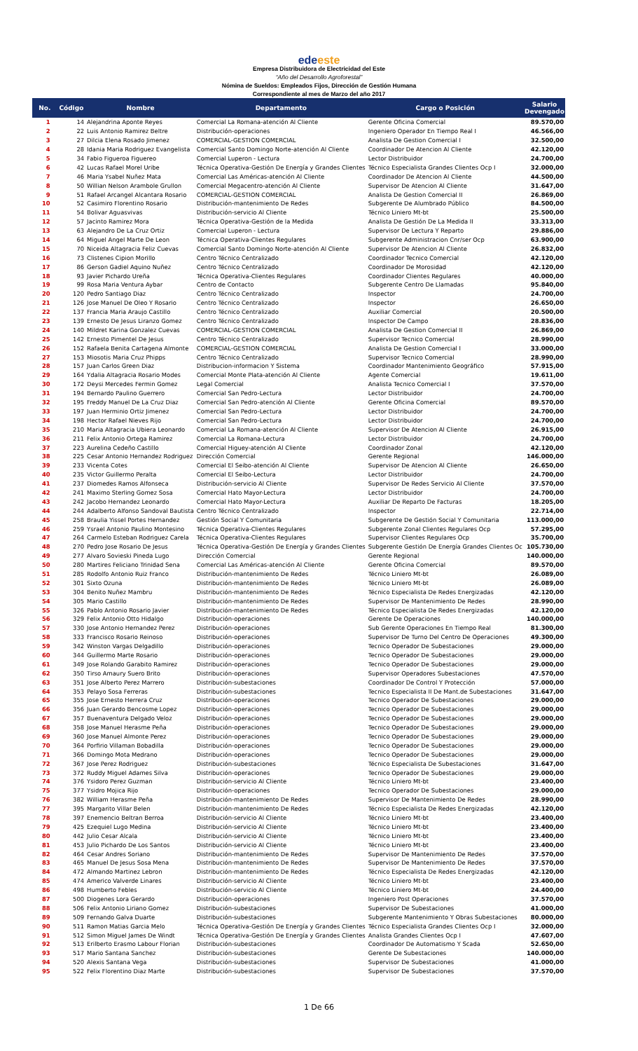edeeste
Empresa Distribuidora de Electricidad del Este
“Año del Desarrollo Agroforestal”
Nómina de Sueldos: Empleados Fijos, Dirección de Gestión Humana
Correspondiente al mes de Marzo del año 2017
| No. | Código | Nombre | Departamento | Cargo o Posición | Salario Devengado |
| --- | --- | --- | --- | --- | --- |
| 1 | 14 | Alejandrina Aponte Reyes | Comercial La Romana-atención Al Cliente | Gerente Oficina Comercial | 89.570,00 |
| 2 | 22 | Luis Antonio Ramirez Beltre | Distribución-operaciones | Ingeniero Operador En Tiempo Real I | 46.566,00 |
| 3 | 27 | Dilcia Elena Rosado Jimenez | COMERCIAL-GESTION COMERCIAL | Analista De Gestion Comercial I | 32.500,00 |
| 4 | 28 | Idania Maria Rodriguez Evangelista | Comercial Santo Domingo Norte-atención Al Cliente | Coordinador De Atencion Al Cliente | 42.120,00 |
| 5 | 34 | Fabio Figueroa Figuereo | Comercial Luperon - Lectura | Lector Distribuidor | 24.700,00 |
| 6 | 42 | Lucas Rafael Morel Uribe | Técnica Operativa-Gestión De Energía y Grandes Clientes | Técnico Especialista Grandes Clientes Ocp I | 32.000,00 |
| 7 | 46 | Maria Ysabel Nuñez Mata | Comercial Las Américas-atención Al Cliente | Coordinador De Atencion Al Cliente | 44.500,00 |
| 8 | 50 | Willian Nelson Arambole Grullon | Comercial Megacentro-atención Al Cliente | Supervisor De Atencion Al Cliente | 31.647,00 |
| 9 | 51 | Rafael Arcangel Alcantara Rosario | COMERCIAL-GESTION COMERCIAL | Analista De Gestion Comercial II | 26.869,00 |
| 10 | 52 | Casimiro Florentino Rosario | Distribución-mantenimiento De Redes | Subgerente De Alumbrado Público | 84.500,00 |
| 11 | 54 | Bolivar Aguasvivas | Distribución-servicio Al Cliente | Técnico Liniero Mt-bt | 25.500,00 |
| 12 | 57 | Jacinto Ramirez Mora | Técnica Operativa-Gestión de la Medida | Analista De Gestión De La Medida II | 33.313,00 |
| 13 | 63 | Alejandro De La Cruz Ortiz | Comercial Luperon - Lectura | Supervisor De Lectura Y Reparto | 29.886,00 |
| 14 | 64 | Miguel Angel Marte De Leon | Técnica Operativa-Clientes Regulares | Subgerente Administracion Cnr/ser Ocp | 63.900,00 |
| 15 | 70 | Niceida Altagracia Feliz Cuevas | Comercial Santo Domingo Norte-atención Al Cliente | Supervisor De Atencion Al Cliente | 26.832,00 |
| 16 | 73 | Clistenes Cipion Morillo | Centro Técnico Centralizado | Coordinador Tecnico Comercial | 42.120,00 |
| 17 | 86 | Gerson Gadiel Aquino Nuñez | Centro Técnico Centralizado | Coordinador De Morosidad | 42.120,00 |
| 18 | 93 | Javier Pichardo Ureña | Técnica Operativa-Clientes Regulares | Coordinador Clientes Regulares | 40.000,00 |
| 19 | 99 | Rosa Maria Ventura Aybar | Centro de Contacto | Subgerente Centro De Llamadas | 95.840,00 |
| 20 | 120 | Pedro Santiago Diaz | Centro Técnico Centralizado | Inspector | 24.700,00 |
| 21 | 126 | Jose Manuel De Oleo Y Rosario | Centro Técnico Centralizado | Inspector | 26.650,00 |
| 22 | 137 | Francia Maria Araujo Castillo | Centro Técnico Centralizado | Auxiliar Comercial | 20.500,00 |
| 23 | 139 | Ernesto De Jesus Liranzo Gomez | Centro Técnico Centralizado | Inspector De Campo | 28.836,00 |
| 24 | 140 | Mildret Karina Gonzalez Cuevas | COMERCIAL-GESTION COMERCIAL | Analista De Gestion Comercial II | 26.869,00 |
| 25 | 142 | Ernesto Pimentel De Jesus | Centro Técnico Centralizado | Supervisor Tecnico Comercial | 28.990,00 |
| 26 | 152 | Rafaela Benita Cartagena Almonte | COMERCIAL-GESTION COMERCIAL | Analista De Gestion Comercial I | 33.000,00 |
| 27 | 153 | Miosotis Maria Cruz Phipps | Centro Técnico Centralizado | Supervisor Tecnico Comercial | 28.990,00 |
| 28 | 157 | Juan Carlos Green Diaz | Distribucion-informacion Y Sistema | Coordinador Mantenimiento Geográfico | 57.915,00 |
| 29 | 164 | Ydalia Altagracia Rosario Modes | Comercial Monte Plata-atención Al Cliente | Agente Comercial | 19.611,00 |
| 30 | 172 | Deysi Mercedes Fermin Gomez | Legal Comercial | Analista Tecnico Comercial I | 37.570,00 |
| 31 | 194 | Bernardo Paulino Guerrero | Comercial San Pedro-Lectura | Lector Distribuidor | 24.700,00 |
| 32 | 195 | Freddy Manuel De La Cruz Diaz | Comercial San Pedro-atención Al Cliente | Gerente Oficina Comercial | 89.570,00 |
| 33 | 197 | Juan Herminio Ortiz Jimenez | Comercial San Pedro-Lectura | Lector Distribuidor | 24.700,00 |
| 34 | 198 | Hector Rafael Nieves Rijo | Comercial San Pedro-Lectura | Lector Distribuidor | 24.700,00 |
| 35 | 210 | Maria Altagracia Ubiera Leonardo | Comercial La Romana-atención Al Cliente | Supervisor De Atencion Al Cliente | 26.915,00 |
| 36 | 211 | Felix Antonio Ortega Ramirez | Comercial La Romana-Lectura | Lector Distribuidor | 24.700,00 |
| 37 | 223 | Aurelina Cedeño Castillo | Comercial Higuey-atención Al Cliente | Coordinador Zonal | 42.120,00 |
| 38 | 225 | Cesar Antonio Hernandez Rodriguez | Dirección Comercial | Gerente Regional | 146.000,00 |
| 39 | 233 | Vicenta Cotes | Comercial El Seibo-atención Al Cliente | Supervisor De Atencion Al Cliente | 26.650,00 |
| 40 | 235 | Victor Guillermo Peralta | Comercial El Seibo-Lectura | Lector Distribuidor | 24.700,00 |
| 41 | 237 | Diomedes Ramos Alfonseca | Distribución-servicio Al Cliente | Supervisor De Redes Servicio Al Cliente | 37.570,00 |
| 42 | 241 | Maximo Sterling Gomez Sosa | Comercial Hato Mayor-Lectura | Lector Distribuidor | 24.700,00 |
| 43 | 242 | Jacobo Hernandez Leonardo | Comercial Hato Mayor-Lectura | Auxiliar De Reparto De Facturas | 18.205,00 |
| 44 | 244 | Adalberto Alfonso Sandoval Bautista | Centro Técnico Centralizado | Inspector | 22.714,00 |
| 45 | 258 | Braulia Yissel Portes Hernandez | Gestión Social Y Comunitaria | Subgerente De Gestión Social Y Comunitaria | 113.000,00 |
| 46 | 259 | Ysrael Antonio Paulino Montesino | Técnica Operativa-Clientes Regulares | Subgerente Zonal Clientes Regulares Ocp | 57.295,00 |
| 47 | 264 | Carmelo Esteban Rodriguez Carela | Técnica Operativa-Clientes Regulares | Supervisor Clientes Regulares Ocp | 35.700,00 |
| 48 | 270 | Pedro Jose Rosario De Jesus | Técnica Operativa-Gestión De Energía y Grandes Clientes | Subgerente Gestión De Energía Grandes Clientes Oc | 105.730,00 |
| 49 | 277 | Alvaro Sovieski Pineda Lugo | Dirección Comercial | Gerente Regional | 140.000,00 |
| 50 | 280 | Martires Feliciano Trinidad Sena | Comercial Las Américas-atención Al Cliente | Gerente Oficina Comercial | 89.570,00 |
| 51 | 285 | Rodolfo Antonio Ruiz Franco | Distribución-mantenimiento De Redes | Técnico Liniero Mt-bt | 26.089,00 |
| 52 | 301 | Sixto Ozuna | Distribución-mantenimiento De Redes | Técnico Liniero Mt-bt | 26.089,00 |
| 53 | 304 | Benito Nuñez Mambru | Distribución-mantenimiento De Redes | Técnico Especialista De Redes Energizadas | 42.120,00 |
| 54 | 305 | Mario Castillo | Distribución-mantenimiento De Redes | Supervisor De Mantenimiento De Redes | 28.990,00 |
| 55 | 326 | Pablo Antonio Rosario Javier | Distribución-mantenimiento De Redes | Técnico Especialista De Redes Energizadas | 42.120,00 |
| 56 | 329 | Felix Antonio Otto Hidalgo | Distribución-operaciones | Gerente De Operaciones | 140.000,00 |
| 57 | 330 | Jose Antonio Hernandez Perez | Distribución-operaciones | Sub Gerente Operaciones En Tiempo Real | 81.300,00 |
| 58 | 333 | Francisco Rosario Reinoso | Distribución-operaciones | Supervisor De Turno Del Centro De Operaciones | 49.300,00 |
| 59 | 342 | Winston Vargas Delgadillo | Distribución-operaciones | Tecnico Operador De Subestaciones | 29.000,00 |
| 60 | 344 | Guillermo Marte Rosario | Distribución-operaciones | Tecnico Operador De Subestaciones | 29.000,00 |
| 61 | 349 | Jose Rolando Garabito Ramirez | Distribución-operaciones | Tecnico Operador De Subestaciones | 29.000,00 |
| 62 | 350 | Tirso Amaury Suero Brito | Distribución-operaciones | Supervisor Operadores Subestaciones | 47.570,00 |
| 63 | 351 | Jose Alberto Perez Marrero | Distribución-subestaciones | Coordinador De Control Y Protección | 57.000,00 |
| 64 | 353 | Pelayo Sosa Ferreras | Distribución-subestaciones | Tecnico Especialista II De Mant.de Subestaciones | 31.647,00 |
| 65 | 355 | Jose Ernesto Herrera Cruz | Distribución-operaciones | Tecnico Operador De Subestaciones | 29.000,00 |
| 66 | 356 | Juan Gerardo Bencosme Lopez | Distribución-operaciones | Tecnico Operador De Subestaciones | 29.000,00 |
| 67 | 357 | Buenaventura Delgado Veloz | Distribución-operaciones | Tecnico Operador De Subestaciones | 29.000,00 |
| 68 | 358 | Jose Manuel Herasme Peña | Distribución-operaciones | Tecnico Operador De Subestaciones | 29.000,00 |
| 69 | 360 | Jose Manuel Almonte Perez | Distribución-operaciones | Tecnico Operador De Subestaciones | 29.000,00 |
| 70 | 364 | Porfirio Villaman Bobadilla | Distribución-operaciones | Tecnico Operador De Subestaciones | 29.000,00 |
| 71 | 366 | Domingo Mota Medrano | Distribución-operaciones | Tecnico Operador De Subestaciones | 29.000,00 |
| 72 | 367 | Jose Perez Rodriguez | Distribución-subestaciones | Técnico Especialista De Subestaciones | 31.647,00 |
| 73 | 372 | Ruddy Miguel Adames Silva | Distribución-operaciones | Tecnico Operador De Subestaciones | 29.000,00 |
| 74 | 376 | Ysidoro Perez Guzman | Distribución-servicio Al Cliente | Técnico Liniero Mt-bt | 23.400,00 |
| 75 | 377 | Ysidro Mojica Rijo | Distribución-operaciones | Tecnico Operador De Subestaciones | 29.000,00 |
| 76 | 382 | William Herasme Peña | Distribución-mantenimiento De Redes | Supervisor De Mantenimiento De Redes | 28.990,00 |
| 77 | 395 | Margarito Villar Belen | Distribución-mantenimiento De Redes | Técnico Especialista De Redes Energizadas | 42.120,00 |
| 78 | 397 | Enemencio Beltran Berroa | Distribución-servicio Al Cliente | Técnico Liniero Mt-bt | 23.400,00 |
| 79 | 425 | Ezequiel Lugo Medina | Distribución-servicio Al Cliente | Técnico Liniero Mt-bt | 23.400,00 |
| 80 | 442 | Julio Cesar Alcala | Distribución-servicio Al Cliente | Técnico Liniero Mt-bt | 23.400,00 |
| 81 | 453 | Julio Pichardo De Los Santos | Distribución-servicio Al Cliente | Técnico Liniero Mt-bt | 23.400,00 |
| 82 | 464 | Cesar Andres Soriano | Distribución-mantenimiento De Redes | Supervisor De Mantenimiento De Redes | 37.570,00 |
| 83 | 465 | Manuel De Jesus Sosa Mena | Distribución-mantenimiento De Redes | Supervisor De Mantenimiento De Redes | 37.570,00 |
| 84 | 472 | Almando Martinez Lebron | Distribución-mantenimiento De Redes | Técnico Especialista De Redes Energizadas | 42.120,00 |
| 85 | 474 | Americo Valverde Linares | Distribución-servicio Al Cliente | Técnico Liniero Mt-bt | 23.400,00 |
| 86 | 498 | Humberto Febles | Distribución-servicio Al Cliente | Técnico Liniero Mt-bt | 24.400,00 |
| 87 | 500 | Diogenes Lora Gerardo | Distribución-operaciones | Ingeniero Post Operaciones | 37.570,00 |
| 88 | 506 | Felix Antonio Liriano Gomez | Distribución-subestaciones | Supervisor De Subestaciones | 41.000,00 |
| 89 | 509 | Fernando Galva Duarte | Distribución-subestaciones | Subgerente Mantenimiento Y Obras Subestaciones | 80.000,00 |
| 90 | 511 | Ramon Matias Garcia Melo | Técnica Operativa-Gestión De Energía y Grandes Clientes | Técnico Especialista Grandes Clientes Ocp I | 32.000,00 |
| 91 | 512 | Simon Miguel James De Windt | Técnica Operativa-Gestión De Energía y Grandes Clientes | Analista Grandes Clientes Ocp I | 47.607,00 |
| 92 | 513 | Erilberto Erasmo Labour Florian | Distribución-subestaciones | Coordinador De Automatismo Y Scada | 52.650,00 |
| 93 | 517 | Mario Santana Sanchez | Distribución-subestaciones | Gerente De Subestaciones | 140.000,00 |
| 94 | 520 | Alexis Santana Vega | Distribución-subestaciones | Supervisor De Subestaciones | 41.000,00 |
| 95 | 522 | Felix Florentino Diaz Marte | Distribución-subestaciones | Supervisor De Subestaciones | 37.570,00 |
1 De 66